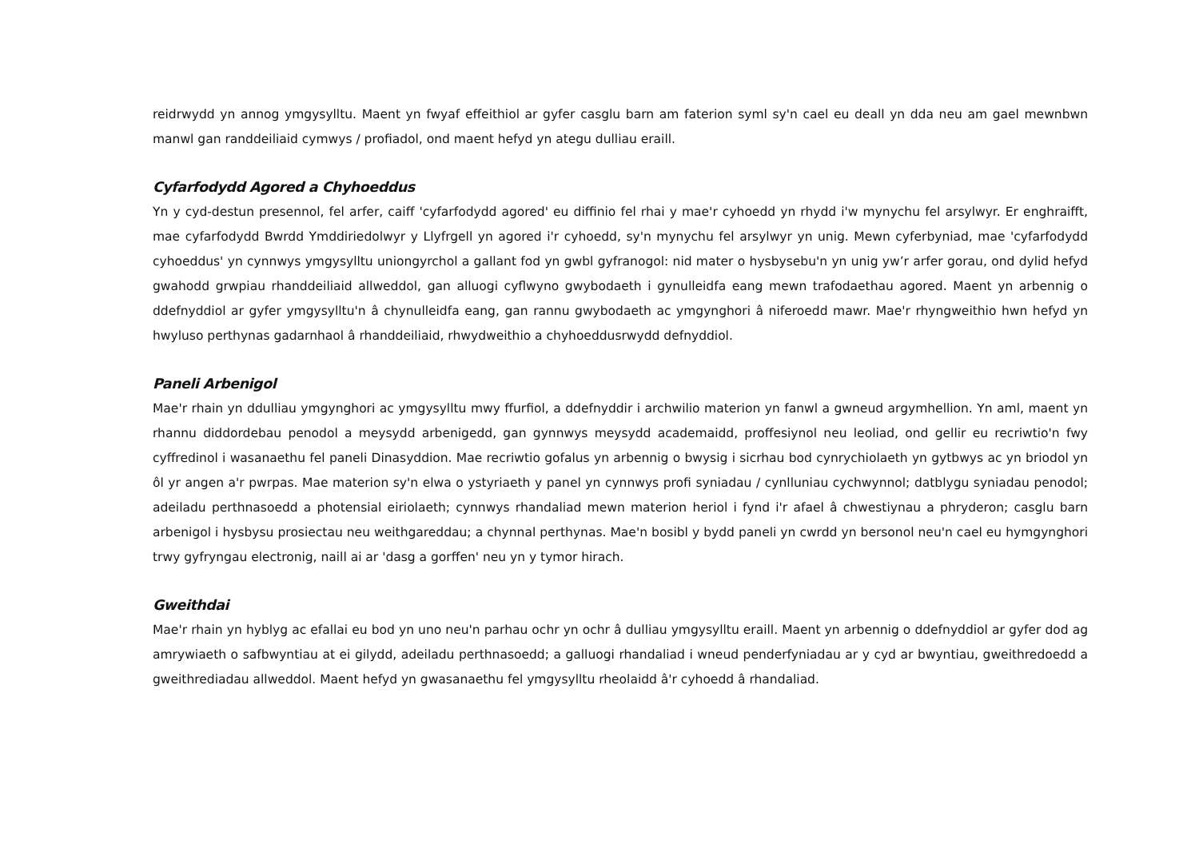reidrwydd yn annog ymgysylltu. Maent yn fwyaf effeithiol ar gyfer casglu barn am faterion syml sy'n cael eu deall yn dda neu am gael mewnbwn manwl gan randdeiliaid cymwys / profiadol, ond maent hefyd yn ategu dulliau eraill.
Cyfarfodydd Agored a Chyhoeddus
Yn y cyd-destun presennol, fel arfer, caiff 'cyfarfodydd agored' eu diffinio fel rhai y mae'r cyhoedd yn rhydd i'w mynychu fel arsylwyr. Er enghraifft, mae cyfarfodydd Bwrdd Ymddiriedolwyr y Llyfrgell yn agored i'r cyhoedd, sy'n mynychu fel arsylwyr yn unig. Mewn cyferbyniad, mae 'cyfarfodydd cyhoeddus' yn cynnwys ymgysylltu uniongyrchol a gallant fod yn gwbl gyfranogol: nid mater o hysbysebu'n yn unig yw’r arfer gorau, ond dylid hefyd gwahodd grwpiau rhanddeiliaid allweddol, gan alluogi cyflwyno gwybodaeth i gynulleidfa eang mewn trafodaethau agored. Maent yn arbennig o ddefnyddiol ar gyfer ymgysylltu'n â chynulleidfa eang, gan rannu gwybodaeth ac ymgynghori â niferoedd mawr. Mae'r rhyngweithio hwn hefyd yn hwyluso perthynas gadarnhaol â rhanddeiliaid, rhwydweithio a chyhoeddusrwydd defnyddiol.
Paneli Arbenigol
Mae'r rhain yn ddulliau ymgynghori ac ymgysylltu mwy ffurfiol, a ddefnyddir i archwilio materion yn fanwl a gwneud argymhellion. Yn aml, maent yn rhannu diddordebau penodol a meysydd arbenigedd, gan gynnwys meysydd academaidd, proffesiynol neu leoliad, ond gellir eu recriwtio'n fwy cyffredinol i wasanaethu fel paneli Dinasyddion. Mae recriwtio gofalus yn arbennig o bwysig i sicrhau bod cynrychiolaeth yn gytbwys ac yn briodol yn ôl yr angen a'r pwrpas. Mae materion sy'n elwa o ystyriaeth y panel yn cynnwys profi syniadau / cynlluniau cychwynnol; datblygu syniadau penodol; adeiladu perthnasoedd a photensial eiriolaeth; cynnwys rhandaliad mewn materion heriol i fynd i'r afael â chwestiynau a phryderon; casglu barn arbenigol i hysbysu prosiectau neu weithgareddau; a chynnal perthynas. Mae'n bosibl y bydd paneli yn cwrdd yn bersonol neu'n cael eu hymgynghori trwy gyfryngau electronig, naill ai ar 'dasg a gorffen' neu yn y tymor hirach.
Gweithdai
Mae'r rhain yn hyblyg ac efallai eu bod yn uno neu'n parhau ochr yn ochr â dulliau ymgysylltu eraill. Maent yn arbennig o ddefnyddiol ar gyfer dod ag amrywiaeth o safbwyntiau at ei gilydd, adeiladu perthnasoedd; a galluogi rhandaliad i wneud penderfyniadau ar y cyd ar bwyntiau, gweithredoedd a gweithrediadau allweddol. Maent hefyd yn gwasanaethu fel ymgysylltu rheolaidd â'r cyhoedd â rhandaliad.